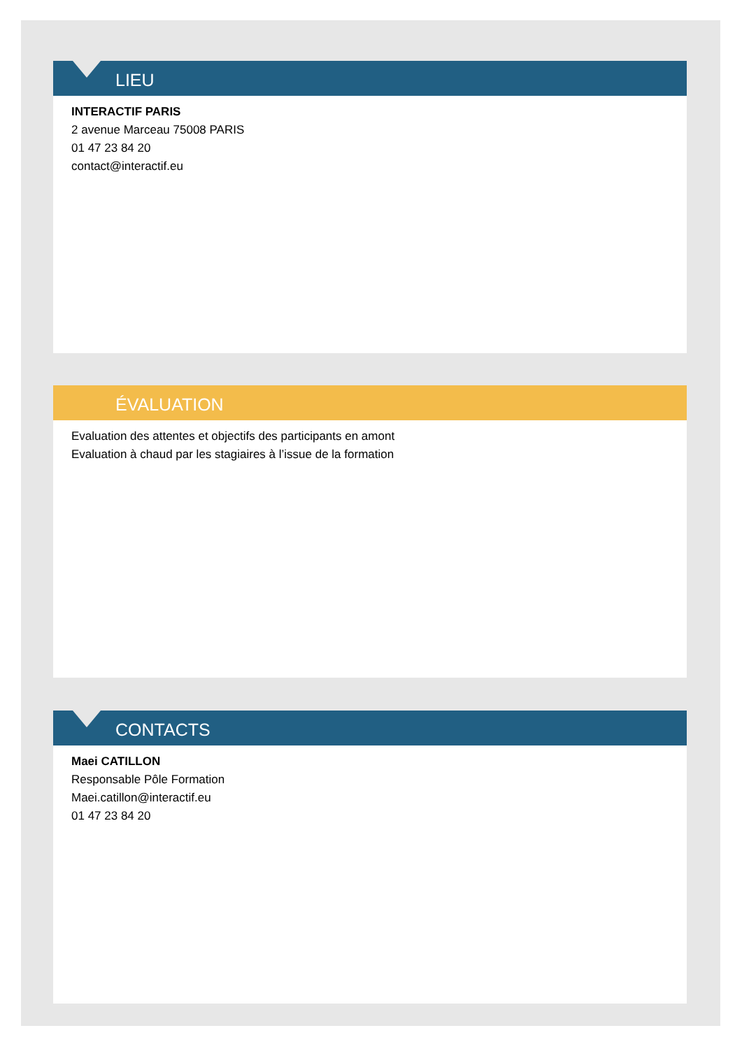LIEU
INTERACTIF PARIS
2 avenue Marceau 75008 PARIS
01 47 23 84 20
contact@interactif.eu
ÉVALUATION
Evaluation des attentes et objectifs des participants en amont
Evaluation à chaud par les stagiaires à l’issue de la formation
CONTACTS
Maei CATILLON
Responsable Pôle Formation
Maei.catillon@interactif.eu
01 47 23 84 20